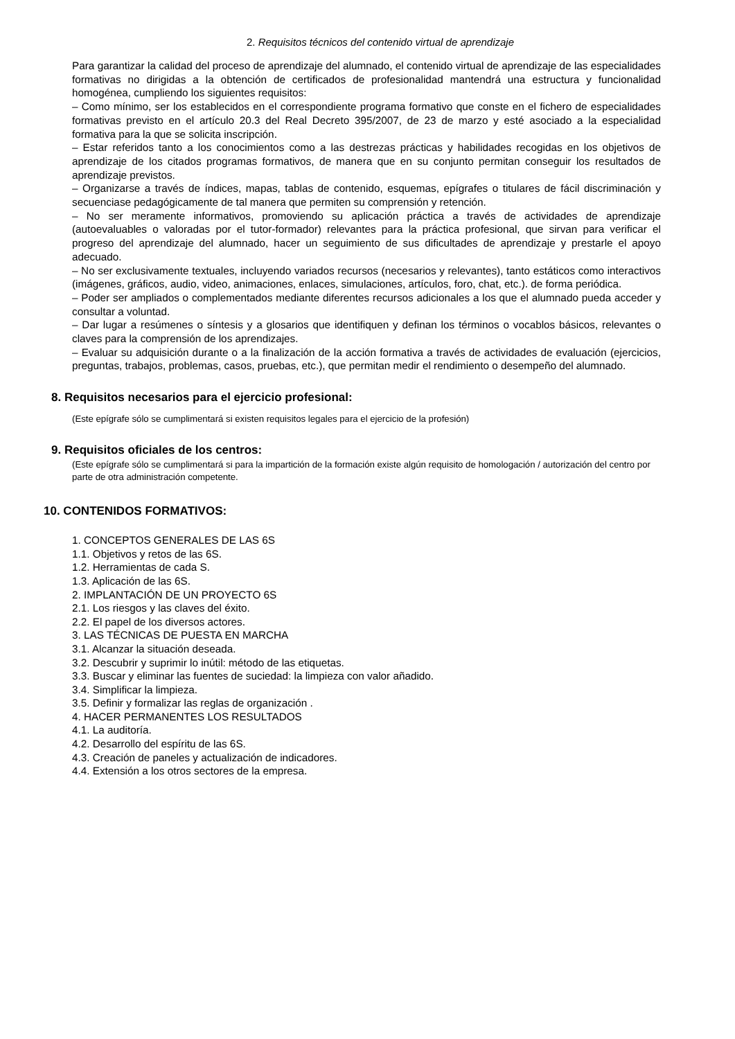2. Requisitos técnicos del contenido virtual de aprendizaje
Para garantizar la calidad del proceso de aprendizaje del alumnado, el contenido virtual de aprendizaje de las especialidades formativas no dirigidas a la obtención de certificados de profesionalidad mantendrá una estructura y funcionalidad homogénea, cumpliendo los siguientes requisitos:
– Como mínimo, ser los establecidos en el correspondiente programa formativo que conste en el fichero de especialidades formativas previsto en el artículo 20.3 del Real Decreto 395/2007, de 23 de marzo y esté asociado a la especialidad formativa para la que se solicita inscripción.
– Estar referidos tanto a los conocimientos como a las destrezas prácticas y habilidades recogidas en los objetivos de aprendizaje de los citados programas formativos, de manera que en su conjunto permitan conseguir los resultados de aprendizaje previstos.
– Organizarse a través de índices, mapas, tablas de contenido, esquemas, epígrafes o titulares de fácil discriminación y secuenciase pedagógicamente de tal manera que permiten su comprensión y retención.
– No ser meramente informativos, promoviendo su aplicación práctica a través de actividades de aprendizaje (autoevaluables o valoradas por el tutor-formador) relevantes para la práctica profesional, que sirvan para verificar el progreso del aprendizaje del alumnado, hacer un seguimiento de sus dificultades de aprendizaje y prestarle el apoyo adecuado.
– No ser exclusivamente textuales, incluyendo variados recursos (necesarios y relevantes), tanto estáticos como interactivos (imágenes, gráficos, audio, video, animaciones, enlaces, simulaciones, artículos, foro, chat, etc.). de forma periódica.
– Poder ser ampliados o complementados mediante diferentes recursos adicionales a los que el alumnado pueda acceder y consultar a voluntad.
– Dar lugar a resúmenes o síntesis y a glosarios que identifiquen y definan los términos o vocablos básicos, relevantes o claves para la comprensión de los aprendizajes.
– Evaluar su adquisición durante o a la finalización de la acción formativa a través de actividades de evaluación (ejercicios, preguntas, trabajos, problemas, casos, pruebas, etc.), que permitan medir el rendimiento o desempeño del alumnado.
8. Requisitos necesarios para el ejercicio profesional:
(Este epígrafe sólo se cumplimentará si existen requisitos legales para el ejercicio de la profesión)
9. Requisitos oficiales de los centros:
(Este epígrafe sólo se cumplimentará si para la impartición de la formación existe algún requisito de homologación / autorización del centro por parte de otra administración competente.
10. CONTENIDOS FORMATIVOS:
1. CONCEPTOS GENERALES DE LAS 6S
1.1. Objetivos y retos de las 6S.
1.2. Herramientas de cada S.
1.3. Aplicación de las 6S.
2. IMPLANTACIÓN DE UN PROYECTO 6S
2.1. Los riesgos y las claves del éxito.
2.2. El papel de los diversos actores.
3. LAS TÉCNICAS DE PUESTA EN MARCHA
3.1. Alcanzar la situación deseada.
3.2. Descubrir y suprimir lo inútil: método de las etiquetas.
3.3. Buscar y eliminar las fuentes de suciedad: la limpieza con valor añadido.
3.4. Simplificar la limpieza.
3.5. Definir y formalizar las reglas de organización .
4. HACER PERMANENTES LOS RESULTADOS
4.1. La auditoría.
4.2. Desarrollo del espíritu de las 6S.
4.3. Creación de paneles y actualización de indicadores.
4.4. Extensión a los otros sectores de la empresa.